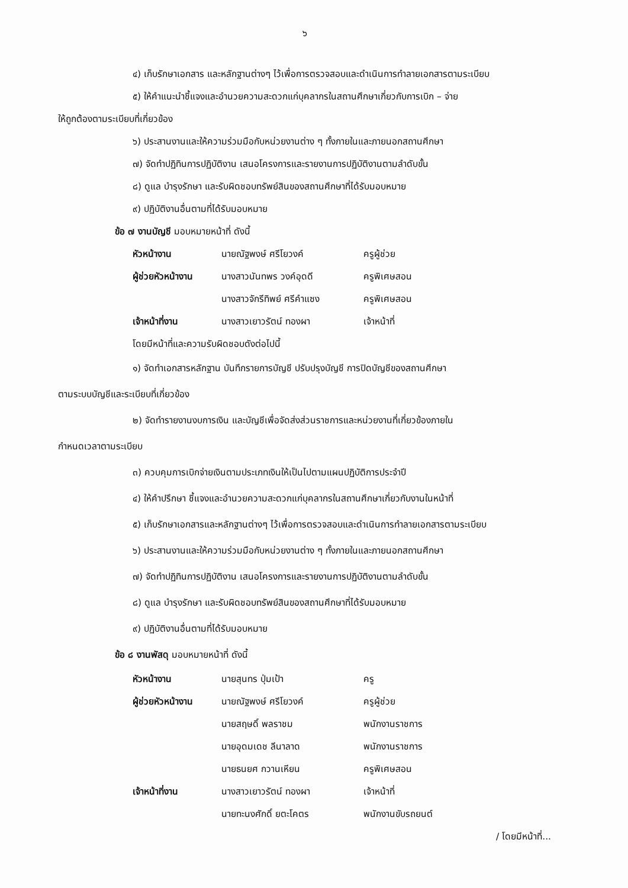๖
๔) เก็บรักษาเอกสาร และหลักฐานต่างๆ ไว้เพื่อการตรวจสอบและดำเนินการทำลายเอกสารตามระเบียบ
๕) ให้คำแนะนำชี้แจงและอำนวยความสะดวกแก่บุคลากรในสถานศึกษาเกี่ยวกับการเบิก – จ่าย
ให้ถูกต้องตามระเบียบที่เกี่ยวข้อง
๖) ประสานงานและให้ความร่วมมือกับหน่วยงานต่าง ๆ ทั้งภายในและภายนอกสถานศึกษา
๗) จัดทำปฏิทินการปฏิบัติงาน เสนอโครงการและรายงานการปฏิบัติงานตามลำดับขั้น
๘) ดูแล บำรุงรักษา และรับผิดชอบทรัพย์สินของสถานศึกษาที่ได้รับมอบหมาย
๙) ปฏิบัติงานอื่นตามที่ได้รับมอบหมาย
ข้อ ๗ งานบัญชี มอบหมายหน้าที่ ดังนี้
| หัวหน้างาน | นายณัฐพงษ์ ศรีโยวงค์ | ครูผู้ช่วย |
| ผู้ช่วยหัวหน้างาน | นางสาวนันทพร วงค์อุดดี | ครูพิเศษสอน |
| | นางสาวจักรีทิพย์ ศรีคำแซง | ครูพิเศษสอน |
| เจ้าหน้าที่งาน | นางสาวเยาวรัตน์ ทองผา | เจ้าหน้าที่ |
โดยมีหน้าที่และความรับผิดชอบดังต่อไปนี้
๑) จัดทำเอกสารหลักฐาน บันทึกรายการบัญชี ปรับปรุงบัญชี การปิดบัญชีของสถานศึกษา
ตามระบบบัญชีและระเบียบที่เกี่ยวข้อง
๒) จัดทำรายงานงบการเงิน และบัญชีเพื่อจัดส่งส่วนราชการและหน่วยงานที่เกี่ยวข้องภายใน
กำหนดเวลาตามระเบียบ
๓) ควบคุมการเบิกจ่ายเงินตามประเภทเงินให้เป็นไปตามแผนปฏิบัติการประจำปี
๔) ให้คำปรึกษา ชี้แจงและอำนวยความสะดวกแก่บุคลากรในสถานศึกษาเกี่ยวกับงานในหน้าที่
๕) เก็บรักษาเอกสารและหลักฐานต่างๆ ไว้เพื่อการตรวจสอบและดำเนินการทำลายเอกสารตามระเบียบ
๖) ประสานงานและให้ความร่วมมือกับหน่วยงานต่าง ๆ ทั้งภายในและภายนอกสถานศึกษา
๗) จัดทำปฏิทินการปฏิบัติงาน เสนอโครงการและรายงานการปฏิบัติงานตามลำดับขั้น
๘) ดูแล บำรุงรักษา และรับผิดชอบทรัพย์สินของสถานศึกษาที่ได้รับมอบหมาย
๙) ปฏิบัติงานอื่นตามที่ได้รับมอบหมาย
ข้อ ๘ งานพัสดุ มอบหมายหน้าที่ ดังนี้
| หัวหน้างาน | นายสุนทร ปุ่มเป้า | ครู |
| ผู้ช่วยหัวหน้างาน | นายณัฐพงษ์ ศรีโยวงค์ | ครูผู้ช่วย |
| | นายสฤษดิ์ พลราชม | พนักงานราชการ |
| | นายอุดมเดช ลีนาลาด | พนักงานราชการ |
| | นายธนยศ กวานเหียน | ครูพิเศษสอน |
| เจ้าหน้าที่งาน | นางสาวเยาวรัตน์ ทองผา | เจ้าหน้าที่ |
| | นายทะนงศักดิ์ ยตะโคตร | พนักงานขับรถยนต์ |
/ โดยมีหน้าที่...